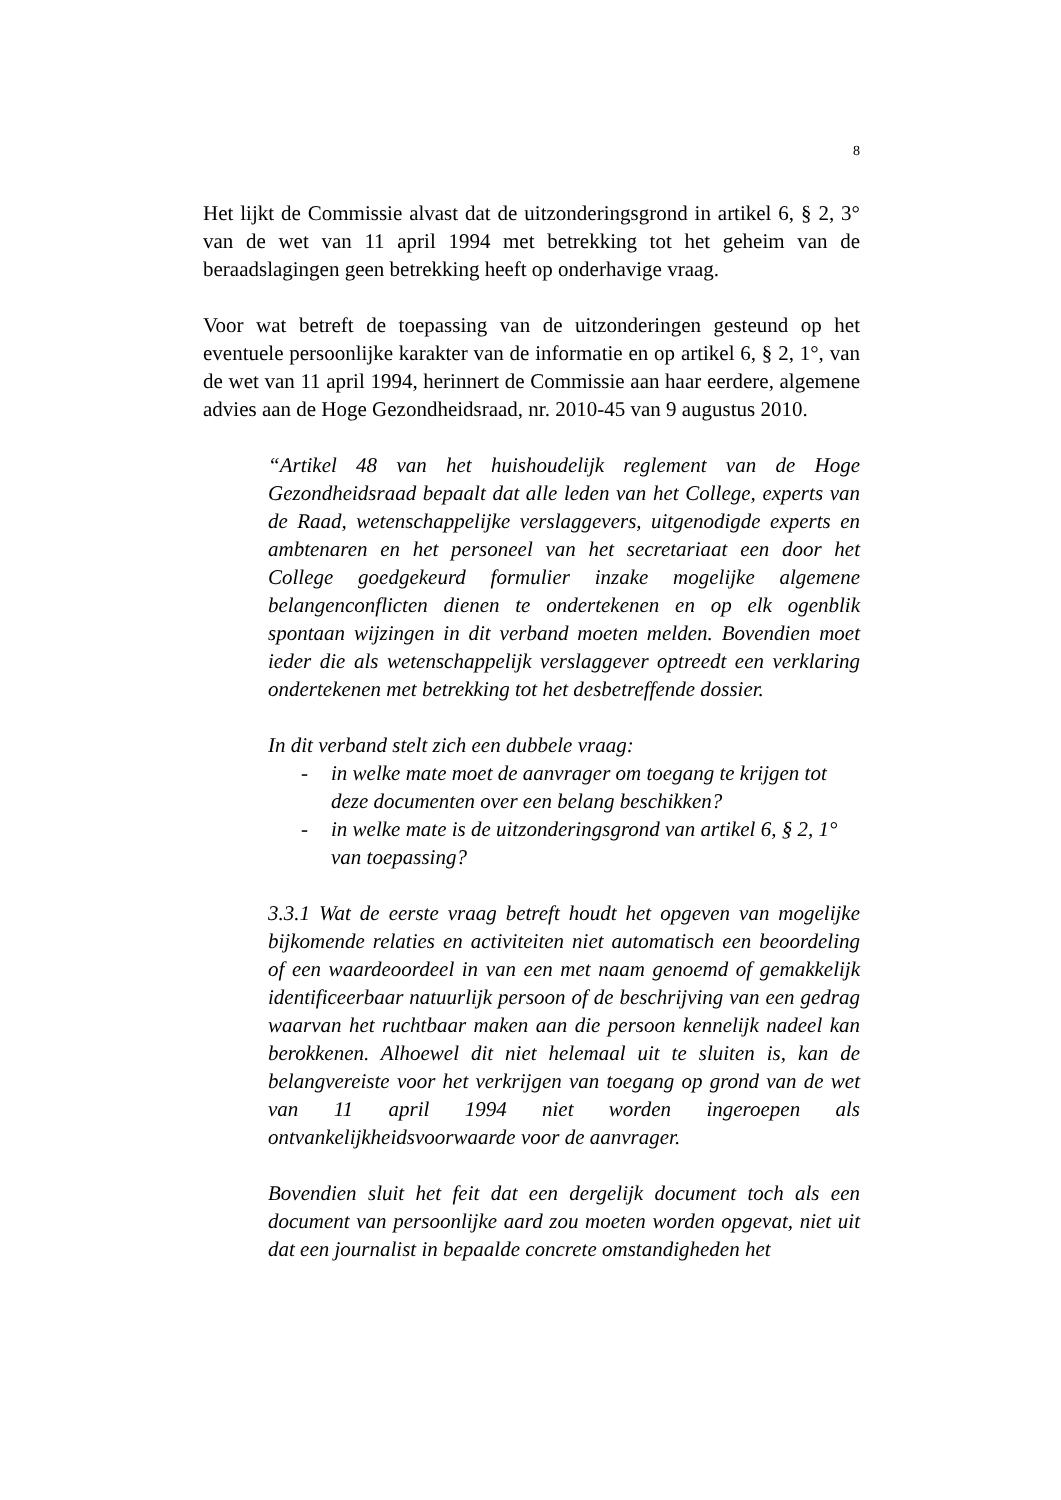8
Het lijkt de Commissie alvast dat de uitzonderingsgrond in artikel 6, § 2, 3° van de wet van 11 april 1994 met betrekking tot het geheim van de beraadslagingen geen betrekking heeft op onderhavige vraag.
Voor wat betreft de toepassing van de uitzonderingen gesteund op het eventuele persoonlijke karakter van de informatie en op artikel 6, § 2, 1°, van de wet van 11 april 1994, herinnert de Commissie aan haar eerdere, algemene advies aan de Hoge Gezondheidsraad, nr. 2010-45 van 9 augustus 2010.
“Artikel 48 van het huishoudelijk reglement van de Hoge Gezondheidsraad bepaalt dat alle leden van het College, experts van de Raad, wetenschappelijke verslaggevers, uitgenodigde experts en ambtenaren en het personeel van het secretariaat een door het College goedgekeurd formulier inzake mogelijke algemene belangenconflicten dienen te ondertekenen en op elk ogenblik spontaan wijzingen in dit verband moeten melden. Bovendien moet ieder die als wetenschappelijk verslaggever optreedt een verklaring ondertekenen met betrekking tot het desbetreffende dossier.
In dit verband stelt zich een dubbele vraag:
- in welke mate moet de aanvrager om toegang te krijgen tot deze documenten over een belang beschikken?
- in welke mate is de uitzonderingsgrond van artikel 6, § 2, 1° van toepassing?
3.3.1 Wat de eerste vraag betreft houdt het opgeven van mogelijke bijkomende relaties en activiteiten niet automatisch een beoordeling of een waardeoordeel in van een met naam genoemd of gemakkelijk identificeerbaar natuurlijk persoon of de beschrijving van een gedrag waarvan het ruchtbaar maken aan die persoon kennelijk nadeel kan berokkenen. Alhoewel dit niet helemaal uit te sluiten is, kan de belangvereiste voor het verkrijgen van toegang op grond van de wet van 11 april 1994 niet worden ingeroepen als ontvankelijkheidsvoorwaarde voor de aanvrager.
Bovendien sluit het feit dat een dergelijk document toch als een document van persoonlijke aard zou moeten worden opgevat, niet uit dat een journalist in bepaalde concrete omstandigheden het